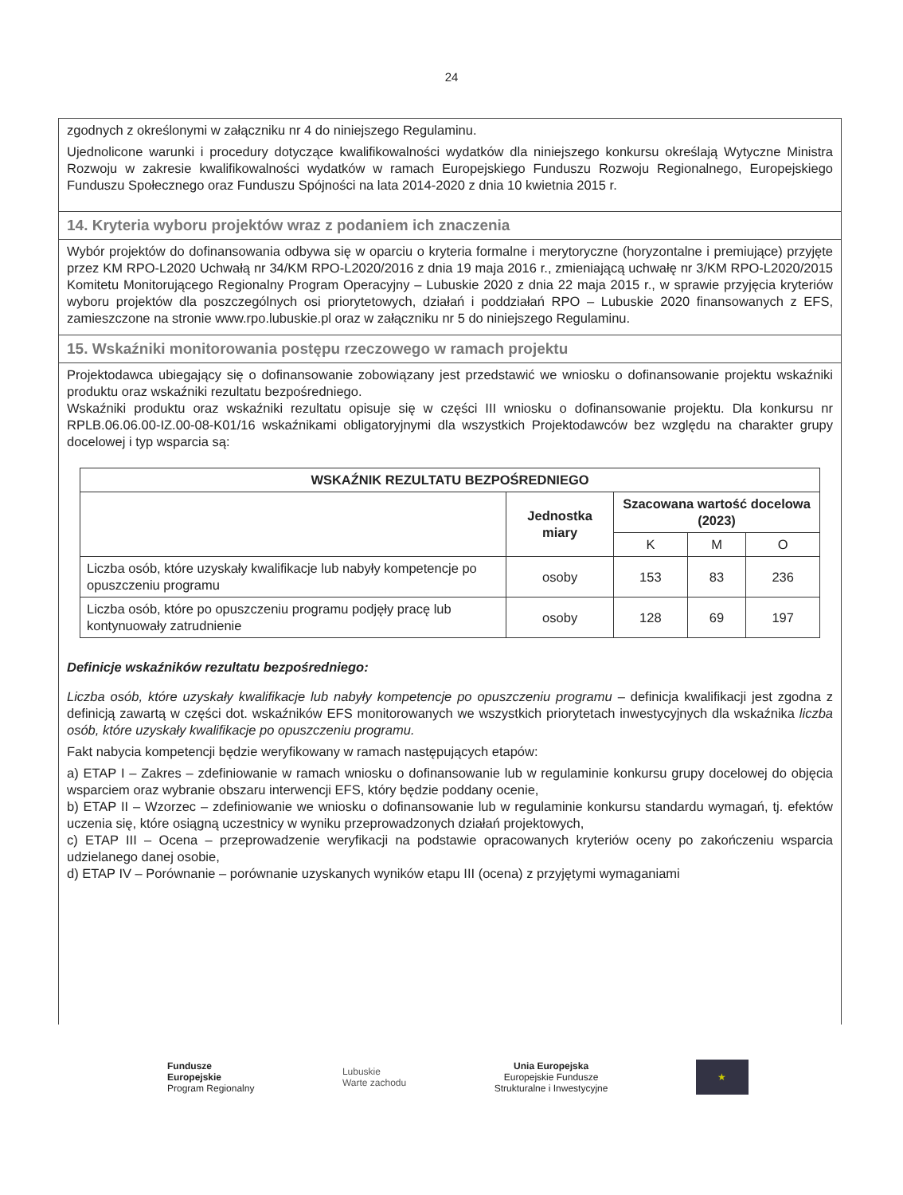24
zgodnych z określonymi w załączniku nr 4 do niniejszego Regulaminu.
Ujednolicone warunki i procedury dotyczące kwalifikowalności wydatków dla niniejszego konkursu określają Wytyczne Ministra Rozwoju w zakresie kwalifikowalności wydatków w ramach Europejskiego Funduszu Rozwoju Regionalnego, Europejskiego Funduszu Społecznego oraz Funduszu Spójności na lata 2014-2020 z dnia 10 kwietnia 2015 r.
14. Kryteria wyboru projektów wraz z podaniem ich znaczenia
Wybór projektów do dofinansowania odbywa się w oparciu o kryteria formalne i merytoryczne (horyzontalne i premiujące) przyjęte przez KM RPO-L2020 Uchwałą nr 34/KM RPO-L2020/2016 z dnia 19 maja 2016 r., zmieniającą uchwałę nr 3/KM RPO-L2020/2015 Komitetu Monitorującego Regionalny Program Operacyjny – Lubuskie 2020 z dnia 22 maja 2015 r., w sprawie przyjęcia kryteriów wyboru projektów dla poszczególnych osi priorytetowych, działań i poddziałań RPO – Lubuskie 2020 finansowanych z EFS, zamieszczone na stronie www.rpo.lubuskie.pl oraz w załączniku nr 5 do niniejszego Regulaminu.
15. Wskaźniki monitorowania postępu rzeczowego w ramach projektu
Projektodawca ubiegający się o dofinansowanie zobowiązany jest przedstawić we wniosku o dofinansowanie projektu wskaźniki produktu oraz wskaźniki rezultatu bezpośredniego.
Wskaźniki produktu oraz wskaźniki rezultatu opisuje się w części III wniosku o dofinansowanie projektu. Dla konkursu nr RPLB.06.06.00-IZ.00-08-K01/16 wskaźnikami obligatoryjnymi dla wszystkich Projektodawców bez względu na charakter grupy docelowej i typ wsparcia są:
| WSKAŹNIK REZULTATU BEZPOŚREDNIEGO | | | | |
| --- | --- | --- | --- | --- |
| | Jednostka miary | Szacowana wartość docelowa (2023) | | |
| | | K | M | O |
| Liczba osób, które uzyskały kwalifikacje lub nabyły kompetencje po opuszczeniu programu | osoby | 153 | 83 | 236 |
| Liczba osób, które po opuszczeniu programu podjęły pracę lub kontynuowały zatrudnienie | osoby | 128 | 69 | 197 |
Definicje wskaźników rezultatu bezpośredniego:
Liczba osób, które uzyskały kwalifikacje lub nabyły kompetencje po opuszczeniu programu – definicja kwalifikacji jest zgodna z definicją zawartą w części dot. wskaźników EFS monitorowanych we wszystkich priorytetach inwestycyjnych dla wskaźnika liczba osób, które uzyskały kwalifikacje po opuszczeniu programu.
Fakt nabycia kompetencji będzie weryfikowany w ramach następujących etapów:
a) ETAP I – Zakres – zdefiniowanie w ramach wniosku o dofinansowanie lub w regulaminie konkursu grupy docelowej do objęcia wsparciem oraz wybranie obszaru interwencji EFS, który będzie poddany ocenie,
b) ETAP II – Wzorzec – zdefiniowanie we wniosku o dofinansowanie lub w regulaminie konkursu standardu wymagań, tj. efektów uczenia się, które osiągną uczestnicy w wyniku przeprowadzonych działań projektowych,
c) ETAP III – Ocena – przeprowadzenie weryfikacji na podstawie opracowanych kryteriów oceny po zakończeniu wsparcia udzielanego danej osobie,
d) ETAP IV – Porównanie – porównanie uzyskanych wyników etapu III (ocena) z przyjętymi wymaganiami
Fundusze
Europejskie
Program Regionalny
Lubuskie
Warte zachodu
Unia Europejska
Europejskie Fundusze
Strukturalne i Inwestycyjne
★